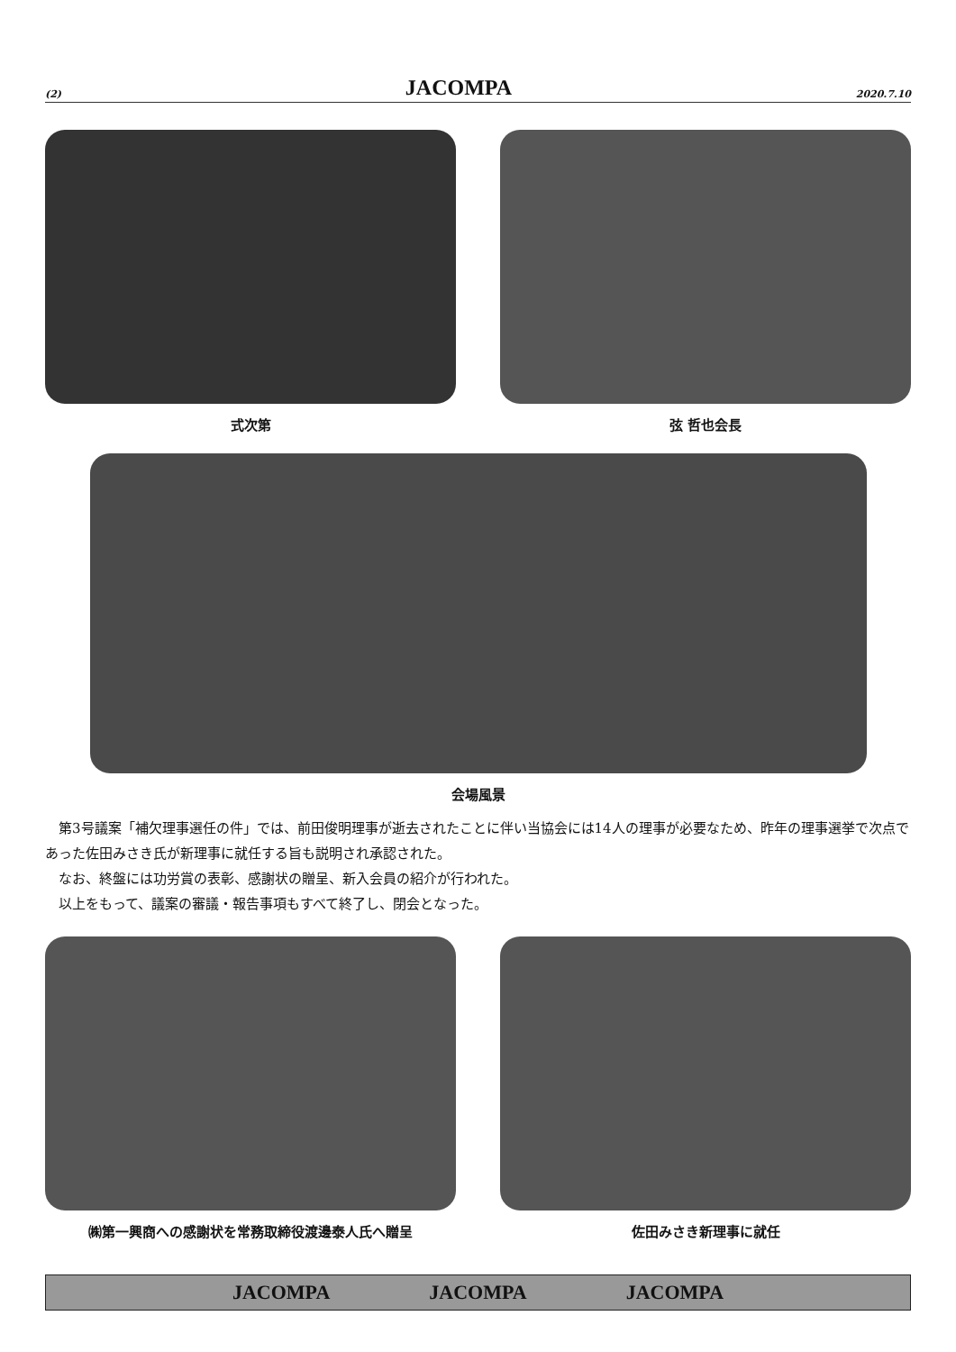(2) JACOMPA 2020.7.10
式次第 弦 哲也会長
会場風景
第3号議案「補欠理事選任の件」では、前田俊明理事が逝去されたことに伴い当協会には14人の理事が必要なため、昨年の理事選挙で次点であった佐田みさき氏が新理事に就任する旨も説明され承認された。
なお、終盤には功労賞の表彰、感謝状の贈呈、新入会員の紹介が行われた。
以上をもって、議案の審議・報告事項もすべて終了し、閉会となった。
㈱第一興商への感謝状を常務取締役渡邊泰人氏へ贈呈 佐田みさき新理事に就任
JACOMPA JACOMPA JACOMPA